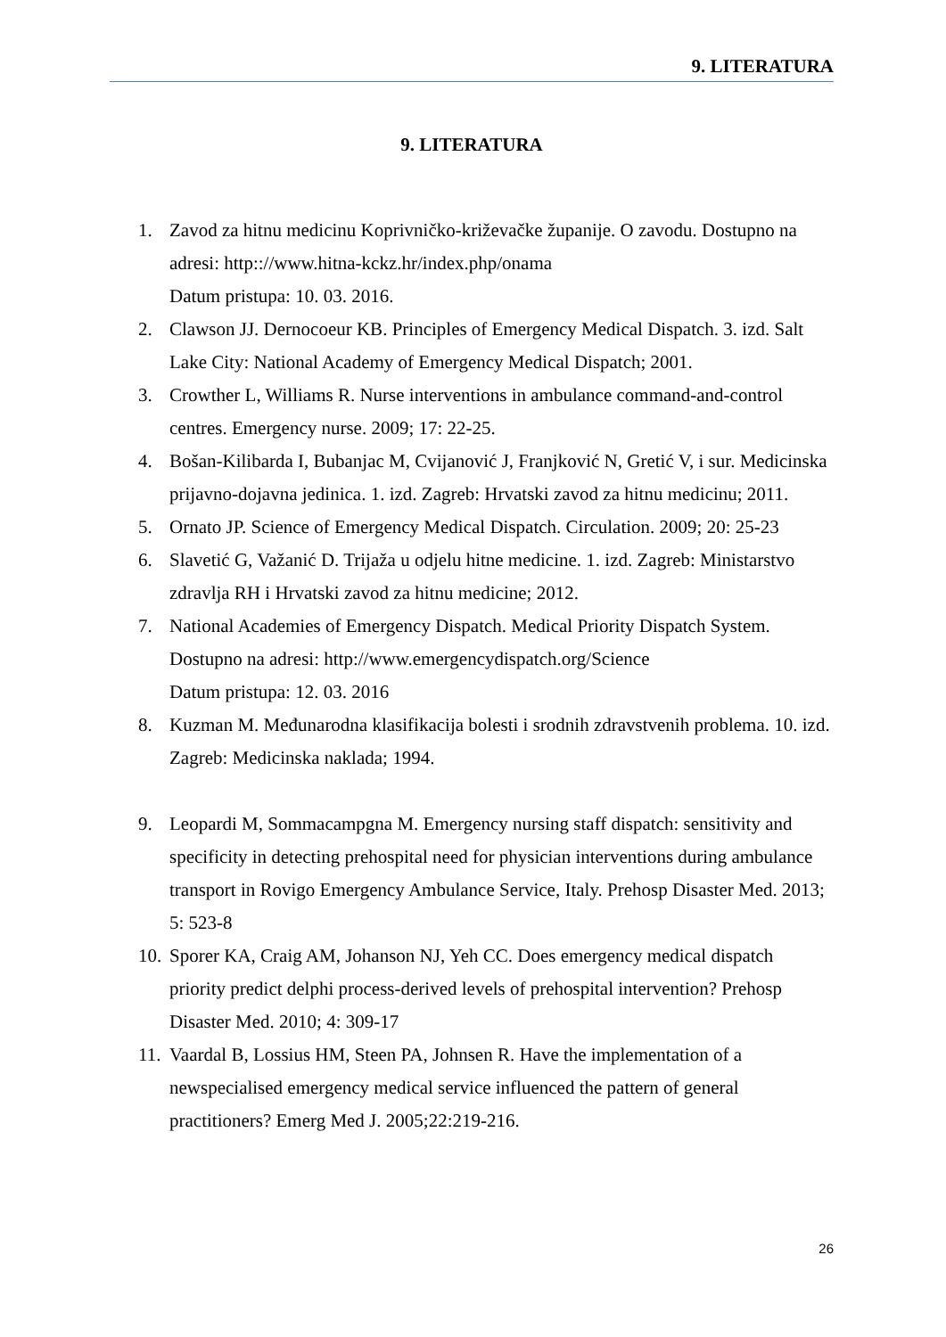9. LITERATURA
9. LITERATURA
1. Zavod za hitnu medicinu Koprivničko-križevačke županije. O zavodu. Dostupno na adresi: http:://www.hitna-kckz.hr/index.php/onama
Datum pristupa: 10. 03. 2016.
2. Clawson JJ. Dernocoeur KB. Principles of Emergency Medical Dispatch. 3. izd. Salt Lake City: National Academy of Emergency Medical Dispatch; 2001.
3. Crowther L, Williams R. Nurse interventions in ambulance command-and-control centres. Emergency nurse. 2009; 17: 22-25.
4. Bošan-Kilibarda I, Bubanjac M, Cvijanović J, Franjković N, Gretić V, i sur. Medicinska prijavno-dojavna jedinica. 1. izd. Zagreb: Hrvatski zavod za hitnu medicinu; 2011.
5. Ornato JP. Science of Emergency Medical Dispatch. Circulation. 2009; 20: 25-23
6. Slavetić G, Važanić D. Trijaža u odjelu hitne medicine. 1. izd. Zagreb: Ministarstvo zdravlja RH i Hrvatski zavod za hitnu medicine; 2012.
7. National Academies of Emergency Dispatch. Medical Priority Dispatch System. Dostupno na adresi: http://www.emergencydispatch.org/Science
Datum pristupa: 12. 03. 2016
8. Kuzman M. Međunarodna klasifikacija bolesti i srodnih zdravstvenih problema. 10. izd. Zagreb: Medicinska naklada; 1994.
9. Leopardi M, Sommacampgna M. Emergency nursing staff dispatch: sensitivity and specificity in detecting prehospital need for physician interventions during ambulance transport in Rovigo Emergency Ambulance Service, Italy. Prehosp Disaster Med. 2013; 5: 523-8
10. Sporer KA, Craig AM, Johanson NJ, Yeh CC. Does emergency medical dispatch priority predict delphi process-derived levels of prehospital intervention? Prehosp Disaster Med. 2010; 4: 309-17
11. Vaardal B, Lossius HM, Steen PA, Johnsen R. Have the implementation of a newspecialised emergency medical service influenced the pattern of general practitioners? Emerg Med J. 2005;22:219-216.
26